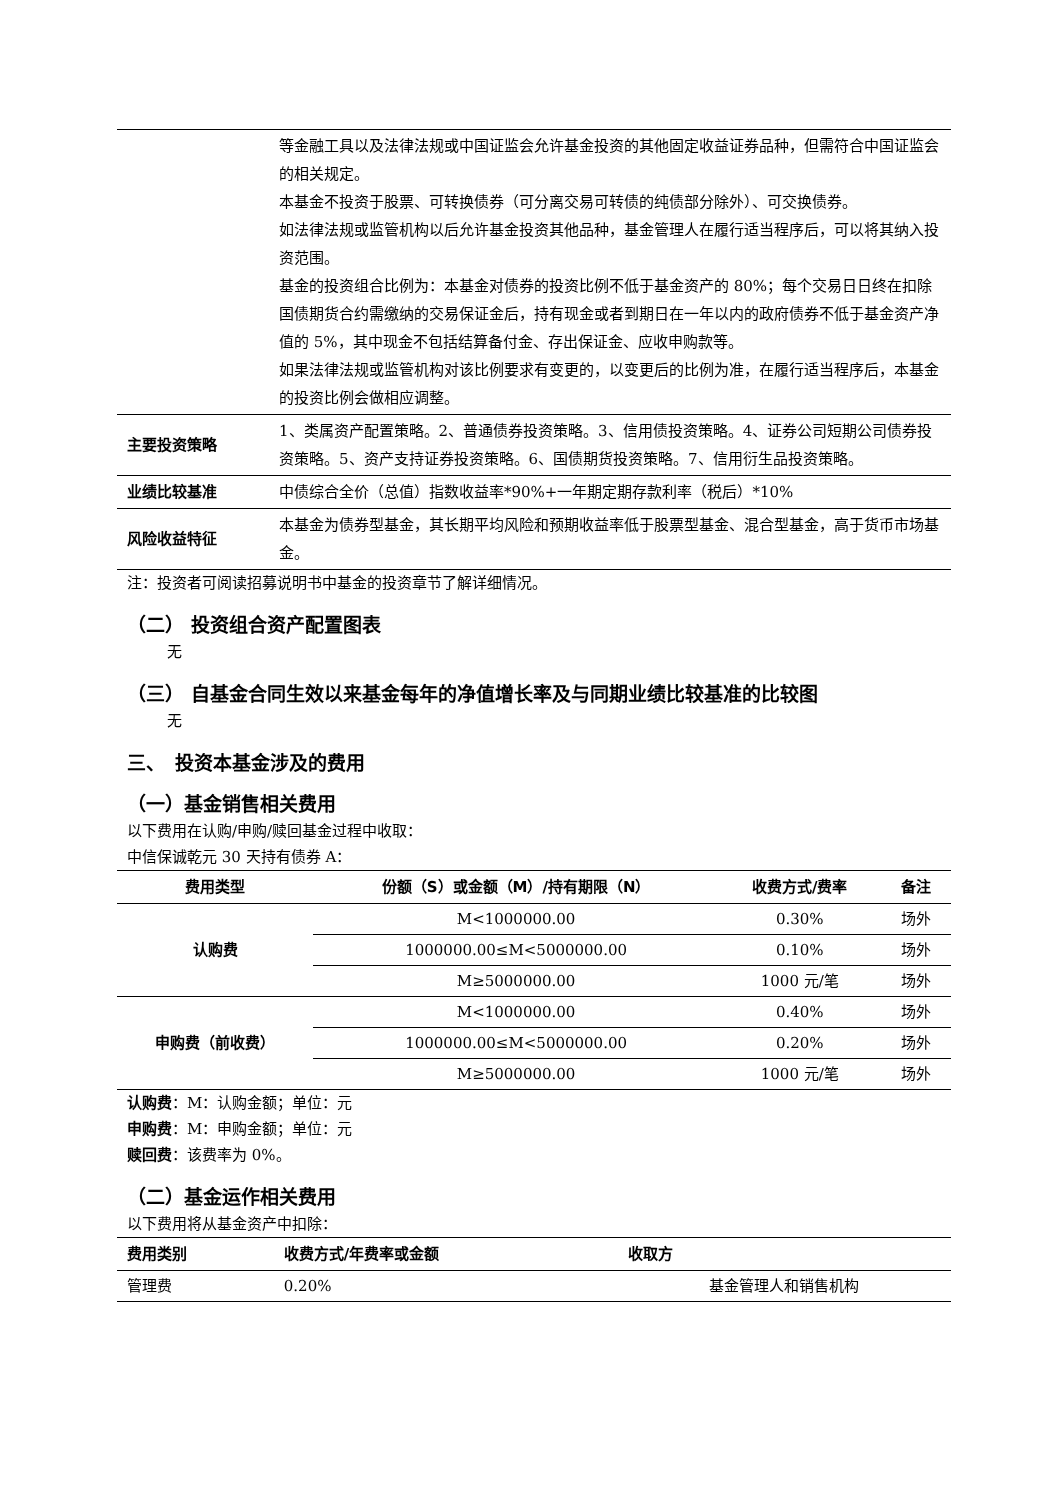| | 等金融工具以及法律法规或中国证监会允许基金投资的其他固定收益证券品种，但需符合中国证监会的相关规定。 本基金不投资于股票、可转换债券（可分离交易可转债的纯债部分除外）、可交换债券。 如法律法规或监管机构以后允许基金投资其他品种，基金管理人在履行适当程序后，可以将其纳入投资范围。 基金的投资组合比例为：本基金对债券的投资比例不低于基金资产的 80%；每个交易日日终在扣除国债期货合约需缴纳的交易保证金后，持有现金或者到期日在一年以内的政府债券不低于基金资产净值的 5%，其中现金不包括结算备付金、存出保证金、应收申购款等。 如果法律法规或监管机构对该比例要求有变更的，以变更后的比例为准，在履行适当程序后，本基金的投资比例会做相应调整。 |
| 主要投资策略 | 1、类属资产配置策略。2、普通债券投资策略。3、信用债投资策略。4、证券公司短期公司债券投资策略。5、资产支持证券投资策略。6、国债期货投资策略。7、信用衍生品投资策略。 |
| 业绩比较基准 | 中债综合全价（总值）指数收益率*90%+一年期定期存款利率（税后）*10% |
| 风险收益特征 | 本基金为债券型基金，其长期平均风险和预期收益率低于股票型基金、混合型基金，高于货币市场基金。 |
注：投资者可阅读招募说明书中基金的投资章节了解详细情况。
（二） 投资组合资产配置图表
无
（三） 自基金合同生效以来基金每年的净值增长率及与同期业绩比较基准的比较图
无
三、　投资本基金涉及的费用
（一）基金销售相关费用
以下费用在认购/申购/赎回基金过程中收取：
中信保诚乾元 30 天持有债券 A：
| 费用类型 | 份额（S）或金额（M）/持有期限（N） | 收费方式/费率 | 备注 |
| --- | --- | --- | --- |
| 认购费 | M<1000000.00 | 0.30% | 场外 |
| | 1000000.00≤M<5000000.00 | 0.10% | 场外 |
| | M≥5000000.00 | 1000 元/笔 | 场外 |
| 申购费（前收费） | M<1000000.00 | 0.40% | 场外 |
| | 1000000.00≤M<5000000.00 | 0.20% | 场外 |
| | M≥5000000.00 | 1000 元/笔 | 场外 |
认购费：M：认购金额；单位：元
申购费：M：申购金额；单位：元
赎回费：该费率为 0%。
（二）基金运作相关费用
以下费用将从基金资产中扣除：
| 费用类别 | 收费方式/年费率或金额 | 收取方 |
| --- | --- | --- |
| 管理费 | 0.20% | 基金管理人和销售机构 |